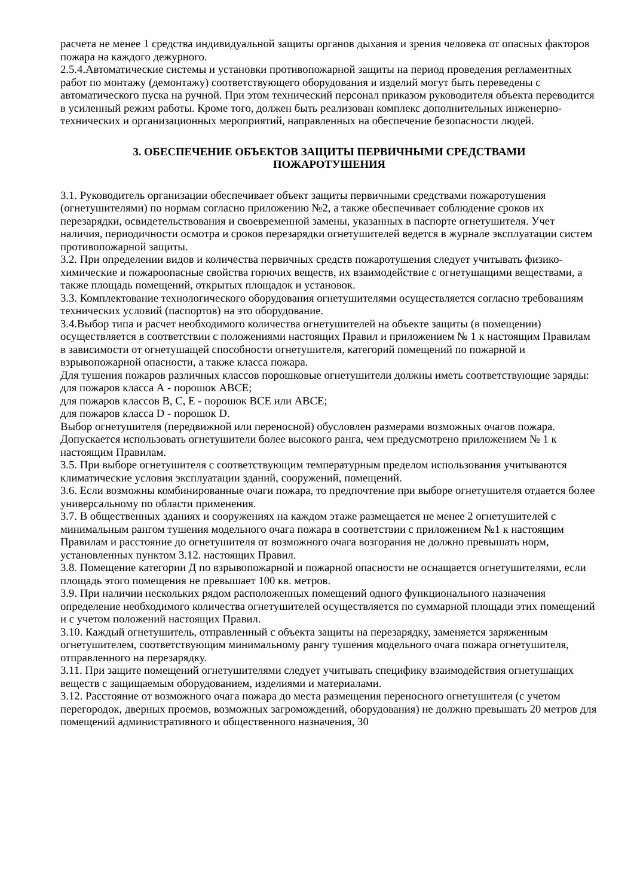расчета не менее 1 средства индивидуальной защиты органов дыхания и зрения человека от опасных факторов пожара на каждого дежурного.
2.5.4.Автоматические системы и установки противопожарной защиты на период проведения регламентных работ по монтажу (демонтажу) соответствующего оборудования и изделий могут быть переведены с автоматического пуска на ручной. При этом технический персонал приказом руководителя объекта переводится в усиленный режим работы. Кроме того, должен быть реализован комплекс дополнительных инженерно-технических и организационных мероприятий, направленных на обеспечение безопасности людей.
3. ОБЕСПЕЧЕНИЕ ОБЪЕКТОВ ЗАЩИТЫ ПЕРВИЧНЫМИ СРЕДСТВАМИ
ПОЖАРОТУШЕНИЯ
3.1. Руководитель организации обеспечивает объект защиты первичными средствами пожаротушения (огнетушителями) по нормам согласно приложению №2, а также обеспечивает соблюдение сроков их перезарядки, освидетельствования и своевременной замены, указанных в паспорте огнетушителя. Учет наличия, периодичности осмотра и сроков перезарядки огнетушителей ведется в журнале эксплуатации систем противопожарной защиты.
3.2. При определении видов и количества первичных средств пожаротушения следует учитывать физико-химические и пожароопасные свойства горючих веществ, их взаимодействие с огнетушащими веществами, а также площадь помещений, открытых площадок и установок.
3.3. Комплектование технологического оборудования огнетушителями осуществляется согласно требованиям технических условий (паспортов) на это оборудование.
3.4.Выбор типа и расчет необходимого количества огнетушителей на объекте защиты (в помещении) осуществляется в соответствии с положениями настоящих Правил и приложением № 1 к настоящим Правилам в зависимости от огнетушащей способности огнетушителя, категорий помещений по пожарной и взрывопожарной опасности, а также класса пожара.
Для тушения пожаров различных классов порошковые огнетушители должны иметь соответствующие заряды:
для пожаров класса А - порошок АВСЕ;
для пожаров классов В, С, Е - порошок ВСЕ или АВСЕ;
для пожаров класса D - порошок D.
Выбор огнетушителя (передвижной или переносной) обусловлен размерами возможных очагов пожара.
Допускается использовать огнетушители более высокого ранга, чем предусмотрено приложением № 1 к настоящим Правилам.
3.5. При выборе огнетушителя с соответствующим температурным пределом использования учитываются климатические условия эксплуатации зданий, сооружений, помещений.
3.6. Если возможны комбинированные очаги пожара, то предпочтение при выборе огнетушителя отдается более универсальному по области применения.
3.7. В общественных зданиях и сооружениях на каждом этаже размещается не менее 2 огнетушителей с минимальным рангом тушения модельного очага пожара в соответствии с приложением №1 к настоящим Правилам и расстояние до огнетушителя от возможного очага возгорания не должно превышать норм, установленных пунктом 3.12. настоящих Правил.
3.8. Помещение категории Д по взрывопожарной и пожарной опасности не оснащается огнетушителями, если площадь этого помещения не превышает 100 кв. метров.
3.9. При наличии нескольких рядом расположенных помещений одного функционального назначения определение необходимого количества огнетушителей осуществляется по суммарной площади этих помещений и с учетом положений настоящих Правил.
3.10. Каждый огнетушитель, отправленный с объекта защиты на перезарядку, заменяется заряженным огнетушителем, соответствующим минимальному рангу тушения модельного очага пожара огнетушителя, отправленного на перезарядку.
3.11. При защите помещений огнетушителями следует учитывать специфику взаимодействия огнетушащих веществ с защищаемым оборудованием, изделиями и материалами.
3.12. Расстояние от возможного очага пожара до места размещения переносного огнетушителя (с учетом перегородок, дверных проемов, возможных загромождений, оборудования) не должно превышать 20 метров для помещений административного и общественного назначения, 30